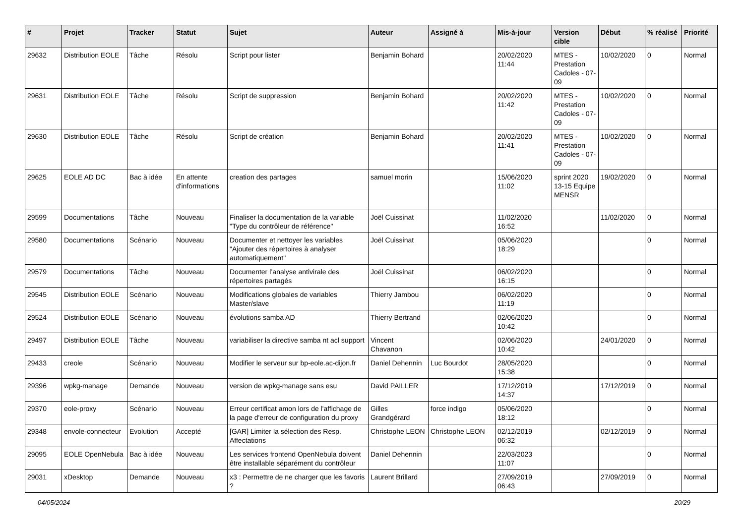| # | Projet | Tracker | Statut | Sujet | Auteur | Assigné à | Mis-à-jour | Version cible | Début | % réalisé | Priorité |
| --- | --- | --- | --- | --- | --- | --- | --- | --- | --- | --- | --- |
| 29632 | Distribution EOLE | Tâche | Résolu | Script pour lister | Benjamin Bohard | | 20/02/2020 11:44 | MTES - Prestation Cadoles - 07-09 | 10/02/2020 | 0 | Normal |
| 29631 | Distribution EOLE | Tâche | Résolu | Script de suppression | Benjamin Bohard | | 20/02/2020 11:42 | MTES - Prestation Cadoles - 07-09 | 10/02/2020 | 0 | Normal |
| 29630 | Distribution EOLE | Tâche | Résolu | Script de création | Benjamin Bohard | | 20/02/2020 11:41 | MTES - Prestation Cadoles - 07-09 | 10/02/2020 | 0 | Normal |
| 29625 | EOLE AD DC | Bac à idée | En attente d'informations | creation des partages | samuel morin | | 15/06/2020 11:02 | sprint 2020 13-15 Equipe MENSR | 19/02/2020 | 0 | Normal |
| 29599 | Documentations | Tâche | Nouveau | Finaliser la documentation de la variable "Type du contrôleur de référence" | Joël Cuissinat | | 11/02/2020 16:52 | | 11/02/2020 | 0 | Normal |
| 29580 | Documentations | Scénario | Nouveau | Documenter et nettoyer les variables "Ajouter des répertoires à analyser automatiquement" | Joël Cuissinat | | 05/06/2020 18:29 | | | 0 | Normal |
| 29579 | Documentations | Tâche | Nouveau | Documenter l’analyse antivirale des répertoires partagés | Joël Cuissinat | | 06/02/2020 16:15 | | | 0 | Normal |
| 29545 | Distribution EOLE | Scénario | Nouveau | Modifications globales de variables Master/slave | Thierry Jambou | | 06/02/2020 11:19 | | | 0 | Normal |
| 29524 | Distribution EOLE | Scénario | Nouveau | évolutions samba AD | Thierry Bertrand | | 02/06/2020 10:42 | | | 0 | Normal |
| 29497 | Distribution EOLE | Tâche | Nouveau | variabiliser la directive samba nt acl support | Vincent Chavanon | | 02/06/2020 10:42 | | 24/01/2020 | 0 | Normal |
| 29433 | creole | Scénario | Nouveau | Modifier le serveur sur bp-eole.ac-dijon.fr | Daniel Dehennin | Luc Bourdot | 28/05/2020 15:38 | | | 0 | Normal |
| 29396 | wpkg-manage | Demande | Nouveau | version de wpkg-manage sans esu | David PAILLER | | 17/12/2019 14:37 | | 17/12/2019 | 0 | Normal |
| 29370 | eole-proxy | Scénario | Nouveau | Erreur certificat amon lors de l'affichage de la page d'erreur de configuration du proxy | Gilles Grandgérard | force indigo | 05/06/2020 18:12 | | | 0 | Normal |
| 29348 | envole-connecteur | Evolution | Accepté | [GAR] Limiter la sélection des Resp. Affectations | Christophe LEON | Christophe LEON | 02/12/2019 06:32 | | 02/12/2019 | 0 | Normal |
| 29095 | EOLE OpenNebula | Bac à idée | Nouveau | Les services frontend OpenNebula doivent être installable séparément du contrôleur | Daniel Dehennin | | 22/03/2023 11:07 | | | 0 | Normal |
| 29031 | xDesktop | Demande | Nouveau | x3 : Permettre de ne charger que les favoris ? | Laurent Brillard | | 27/09/2019 06:43 | | 27/09/2019 | 0 | Normal |
04/05/2024 20/29